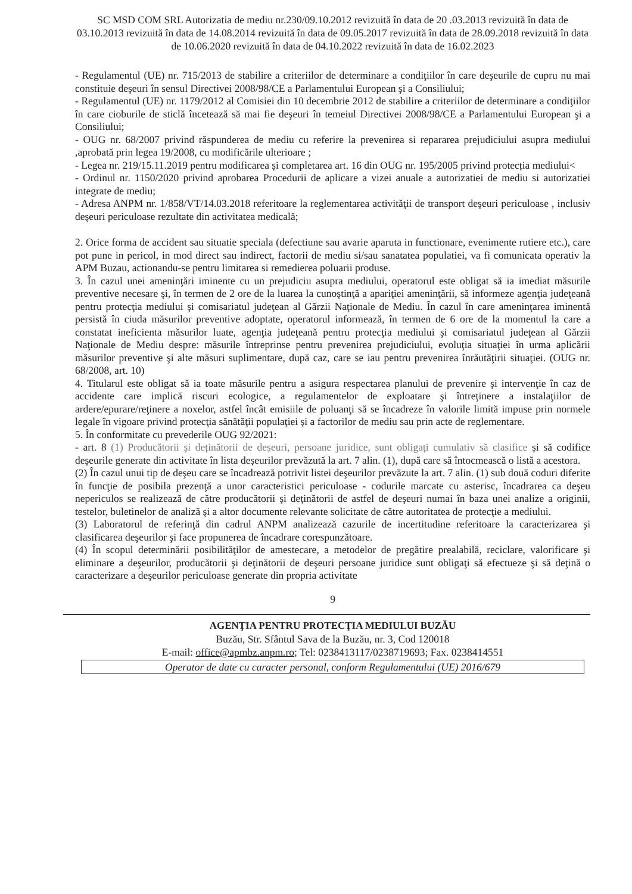SC MSD COM SRL Autorizatia de mediu nr.230/09.10.2012 revizuită în data de 20 .03.2013 revizuită în data de 03.10.2013 revizuită în data de 14.08.2014 revizuită în data de 09.05.2017 revizuită în data de 28.09.2018 revizuită în data de 10.06.2020 revizuită în data de 04.10.2022 revizuită în data de 16.02.2023
- Regulamentul (UE) nr. 715/2013 de stabilire a criteriilor de determinare a condiţiilor în care deşeurile de cupru nu mai constituie deşeuri în sensul Directivei 2008/98/CE a Parlamentului European şi a Consiliului;
- Regulamentul (UE) nr. 1179/2012 al Comisiei din 10 decembrie 2012 de stabilire a criteriilor de determinare a condiţiilor în care cioburile de sticlă încetează să mai fie deşeuri în temeiul Directivei 2008/98/CE a Parlamentului European şi a Consiliului;
- OUG nr. 68/2007 privind răspunderea de mediu cu referire la prevenirea si repararea prejudiciului asupra mediului ,aprobată prin legea 19/2008, cu modificările ulterioare ;
- Legea nr. 219/15.11.2019 pentru modificarea și completarea art. 16 din OUG nr. 195/2005 privind protecția mediului<
- Ordinul nr. 1150/2020 privind aprobarea Procedurii de aplicare a vizei anuale a autorizatiei de mediu si autorizatiei integrate de mediu;
- Adresa ANPM nr. 1/858/VT/14.03.2018 referitoare la reglementarea activităţii de transport deşeuri periculoase , inclusiv deşeuri periculoase rezultate din activitatea medicală;
2. Orice forma de accident sau situatie speciala (defectiune sau avarie aparuta in functionare, evenimente rutiere etc.), care pot pune in pericol, in mod direct sau indirect, factorii de mediu si/sau sanatatea populatiei, va fi comunicata operativ la APM Buzau, actionandu-se pentru limitarea si remedierea poluarii produse.
3. În cazul unei ameninţări iminente cu un prejudiciu asupra mediului, operatorul este obligat să ia imediat măsurile preventive necesare şi, în termen de 2 ore de la luarea la cunoştinţă a apariţiei ameninţării, să informeze agenţia judeţeană pentru protecţia mediului şi comisariatul judeţean al Gărzii Naţionale de Mediu. În cazul în care ameninţarea iminentă persistă în ciuda măsurilor preventive adoptate, operatorul informează, în termen de 6 ore de la momentul la care a constatat ineficienta măsurilor luate, agenţia judeţeană pentru protecţia mediului şi comisariatul judeţean al Gărzii Naţionale de Mediu despre: măsurile întreprinse pentru prevenirea prejudiciului, evoluţia situaţiei în urma aplicării măsurilor preventive şi alte măsuri suplimentare, după caz, care se iau pentru prevenirea înrăutăţirii situaţiei. (OUG nr. 68/2008, art. 10)
4. Titularul este obligat să ia toate măsurile pentru a asigura respectarea planului de prevenire şi intervenţie în caz de accidente care implică riscuri ecologice, a regulamentelor de exploatare şi întreţinere a instalaţiilor de ardere/epurare/reţinere a noxelor, astfel încât emisiile de poluanţi să se încadreze în valorile limită impuse prin normele legale în vigoare privind protecţia sănătăţii populaţiei şi a factorilor de mediu sau prin acte de reglementare.
5. În conformitate cu prevederile OUG 92/2021:
- art. 8 (1) Producătorii și deținătorii de deșeuri, persoane juridice, sunt obligați cumulativ să clasifice și să codifice deșeurile generate din activitate în lista deșeurilor prevăzută la art. 7 alin. (1), după care să întocmească o listă a acestora.
(2) În cazul unui tip de deşeu care se încadrează potrivit listei deşeurilor prevăzute la art. 7 alin. (1) sub două coduri diferite în funcţie de posibila prezenţă a unor caracteristici periculoase - codurile marcate cu asterisc, încadrarea ca deşeu nepericulos se realizează de către producătorii şi deţinătorii de astfel de deşeuri numai în baza unei analize a originii, testelor, buletinelor de analiză şi a altor documente relevante solicitate de către autoritatea de protecţie a mediului.
(3) Laboratorul de referinţă din cadrul ANPM analizează cazurile de incertitudine referitoare la caracterizarea şi clasificarea deşeurilor şi face propunerea de încadrare corespunzătoare.
(4) În scopul determinării posibilităţilor de amestecare, a metodelor de pregătire prealabilă, reciclare, valorificare şi eliminare a deşeurilor, producătorii şi deţinătorii de deşeuri persoane juridice sunt obligaţi să efectueze şi să deţină o caracterizare a deşeurilor periculoase generate din propria activitate
9
AGENŢIA PENTRU PROTECŢIA MEDIULUI BUZĂU
Buzău, Str. Sfântul Sava de la Buzău, nr. 3, Cod 120018
E-mail: office@apmbz.anpm.ro; Tel: 0238413117/0238719693; Fax. 0238414551
Operator de date cu caracter personal, conform Regulamentului (UE) 2016/679